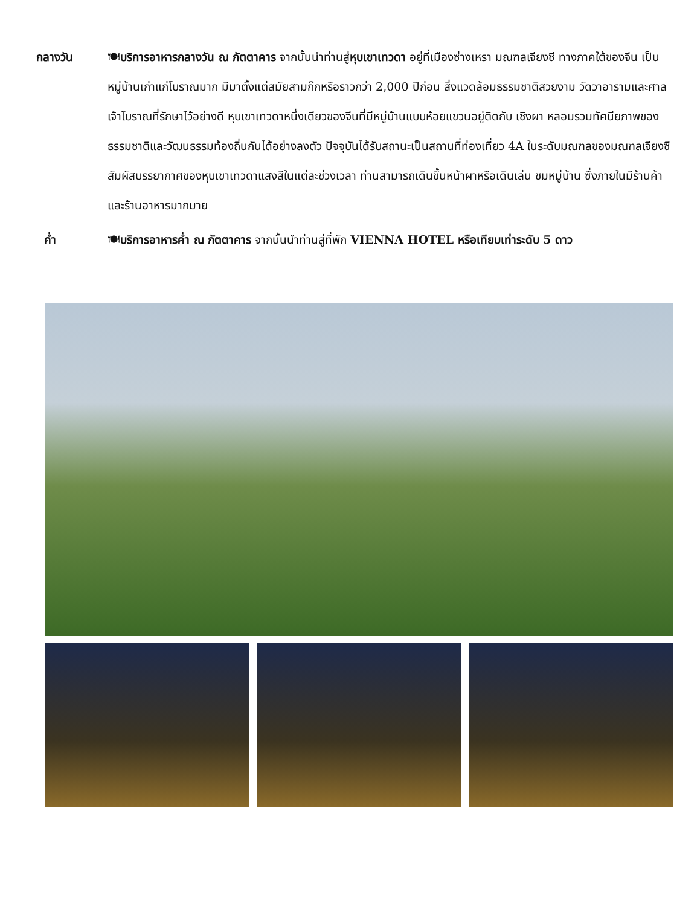กลางวัน 🍽บริการอาหารกลางวัน ณ ภัตตาคาร จากนั้นนำท่านสู่หุบเขาเทวดา อยู่ที่เมืองซ่างเหรา มณฑลเจียงซี ทางภาคใต้ของจีน เป็นหมู่บ้านเก่าแก่โบราณมาก มีมาตั้งแต่สมัยสามก๊กหรือราวกว่า 2,000 ปีก่อน สิ่งแวดล้อมธรรมชาติสวยงาม วัดวาอารามและศาลเจ้าโบราณที่รักษาไว้อย่างดี หุบเขาเทวดาหนึ่งเดียวของจีนที่มีหมู่บ้านแบบห้อยแขวนอยู่ติดกับ เชิงผา หลอมรวมทัศนียภาพของธรรมชาติและวัฒนธรรมท้องถิ่นกันได้อย่างลงตัว ปัจจุบันได้รับสถานะเป็นสถานที่ท่องเที่ยว 4A ในระดับมณฑลของมณฑลเจียงซี สัมผัสบรรยากาศของหุบเขาเทวดาแสงสีในแต่ละช่วงเวลา ท่านสามารถเดินขึ้นหน้าผาหรือเดินเล่น ชมหมู่บ้าน ซึ่งภายในมีร้านค้าและร้านอาหารมากมาย
ค่ำ 🍽บริการอาหารค่ำ ณ ภัตตาคาร จากนั้นนำท่านสู่ที่พัก VIENNA HOTEL หรือเทียบเท่าระดับ 5 ดาว